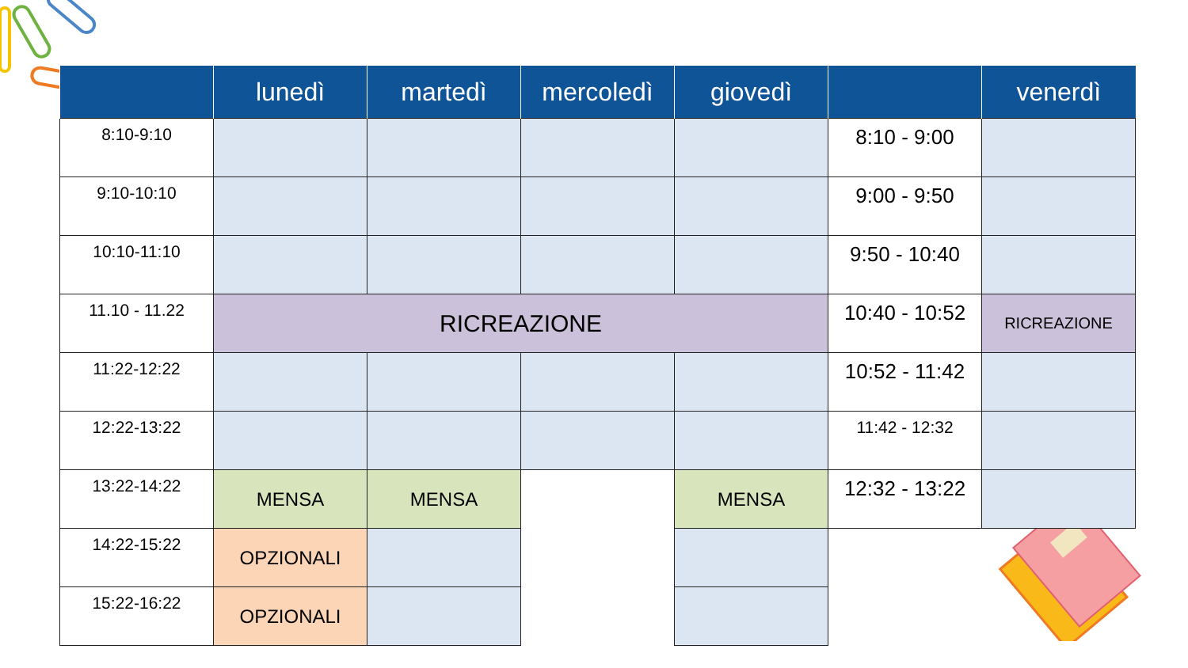| | lunedì | martedì | mercoledì | giovedì | | venerdì |
| --- | --- | --- | --- | --- | --- | --- |
| 8:10-9:10 | | | | | 8:10 - 9:00 | |
| 9:10-10:10 | | | | | 9:00 - 9:50 | |
| 10:10-11:10 | | | | | 9:50 - 10:40 | |
| 11.10 - 11.22 | RICREAZIONE | | | | 10:40 - 10:52 | RICREAZIONE |
| 11:22-12:22 | | | | | 10:52 - 11:42 | |
| 12:22-13:22 | | | | | 11:42 - 12:32 | |
| 13:22-14:22 | MENSA | MENSA | | MENSA | 12:32 - 13:22 | |
| 14:22-15:22 | OPZIONALI | | | | | |
| 15:22-16:22 | OPZIONALI | | | | | |